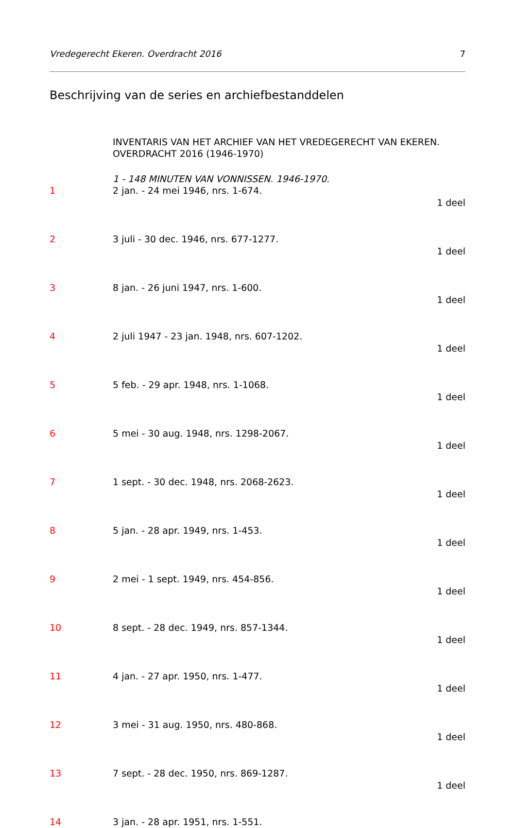Vredegerecht Ekeren. Overdracht 2016 7
Beschrijving van de series en archiefbestanddelen
INVENTARIS VAN HET ARCHIEF VAN HET VREDEGERECHT VAN EKEREN. OVERDRACHT 2016 (1946-1970)
1 - 148 MINUTEN VAN VONNISSEN. 1946-1970.
1 2 jan. - 24 mei 1946, nrs. 1-674.
1 deel
2 3 juli - 30 dec. 1946, nrs. 677-1277.
1 deel
3 8 jan. - 26 juni 1947, nrs. 1-600.
1 deel
4 2 juli 1947 - 23 jan. 1948, nrs. 607-1202.
1 deel
5 5 feb. - 29 apr. 1948, nrs. 1-1068.
1 deel
6 5 mei - 30 aug. 1948, nrs. 1298-2067.
1 deel
7 1 sept. - 30 dec. 1948, nrs. 2068-2623.
1 deel
8 5 jan. - 28 apr. 1949, nrs. 1-453.
1 deel
9 2 mei - 1 sept. 1949, nrs. 454-856.
1 deel
10 8 sept. - 28 dec. 1949, nrs. 857-1344.
1 deel
11 4 jan. - 27 apr. 1950, nrs. 1-477.
1 deel
12 3 mei - 31 aug. 1950, nrs. 480-868.
1 deel
13 7 sept. - 28 dec. 1950, nrs. 869-1287.
1 deel
14 3 jan. - 28 apr. 1951, nrs. 1-551.